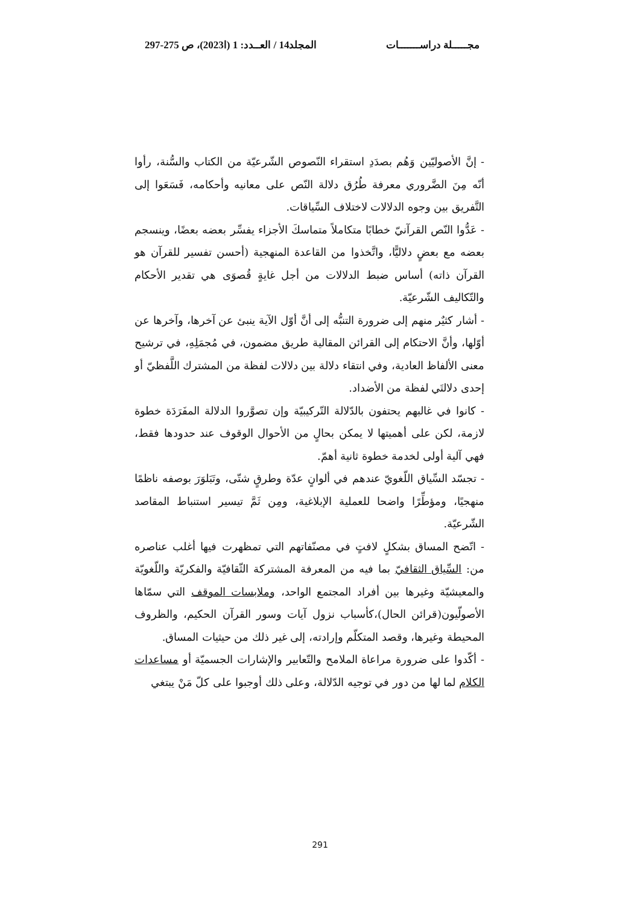مجـــــلة دراســـــــات المجلد14 / العــدد: 1 (ا2023)، ص 275-297
- إنَّ الأصوليّين وَهُم بصدَدِ استقراء النّصوص الشّرعيّة من الكتاب والسُّنة، رأوا أنّه مِنَ الضَّروري معرفة طُرُق دلالة النّص على معانيه وأحكامه، فَسَعَوا إلى التَّفريق بين وجوه الدلالات لاختلاف السِّياقات.
- عَدُّوا النّص القرآنيّ خطابًا متكاملاً متماسكَ الأجزاء يفسِّر بعضه بعضًا، وينسجم بعضه مع بعضٍ دلاليًّا، واتَّخذوا من القاعدة المنهجية (أحسن تفسير للقرآن هو القرآن ذاته) أساس ضبط الدلالات من أجل غايةٍ قُصوَى هي تقدير الأحكام والتّكاليف الشّرعيّة.
- أشار كثيٌر منهم إلى ضرورة التنبُّه إلى أنَّ أوّل الآية ينبئ عن آخرها، وآخرها عن أوّلها، وأنَّ الاحتكام إلى القرائن المقالية طريق مضمون، في مُجمَلِهِ، في ترشيح معنى الألفاظ العادية، وفي انتقاء دلالة بين دلالات لفظة من المشترك اللَّفظيّ أو إحدى دلالتَي لفظة من الأضداد.
- كانوا في غالبهم يحتفون بالدّلالة التّركيبيّة وإن تصوَّروا الدلالة المفَرَدَة خطوة لازمة، لكن على أهميتها لا يمكن بحالٍ من الأحوال الوقوف عند حدودها فقط، فهي آلية أولى لخدمة خطوة ثانية أهمّ.
- تجسّد السِّياق اللّغويّ عندهم في ألوانٍ عدّة وطرقٍ شتّى، وتَبَلوَرَ بوصفه ناظمًا منهجيًا، ومؤطِّرًا واضحا للعملية الإبلاغية، ومِن ثَمَّ تيسير استنباط المقاصد الشّرعيّة.
- اتّضح المساق بشكلٍ لافتٍ في مصنّفاتهم التي تمظهرت فيها أغلب عناصره من: السِّياق الثقافيّ بما فيه من المعرفة المشتركة الثّقافيّة والفكريّة واللّغويّة والمعيشيّة وغيرها بين أفراد المجتمع الواحد، وملابسات الموقف التي سمّاها الأصولّيون(قرائن الحال)،كأسباب نزول آيات وسور القرآن الحكيم، والظروف المحيطة وغيرها، وقصد المتكلّم وإرادته، إلى غير ذلك من حيثيات المساق.
- أكّدوا على ضرورة مراعاة الملامح والتّعابير والإشارات الجسميّة أو مساعدات الكلام لما لها من دور في توجيه الدّلالة، وعلى ذلك أوجبوا على كلّ مَنْ يبتغي
291